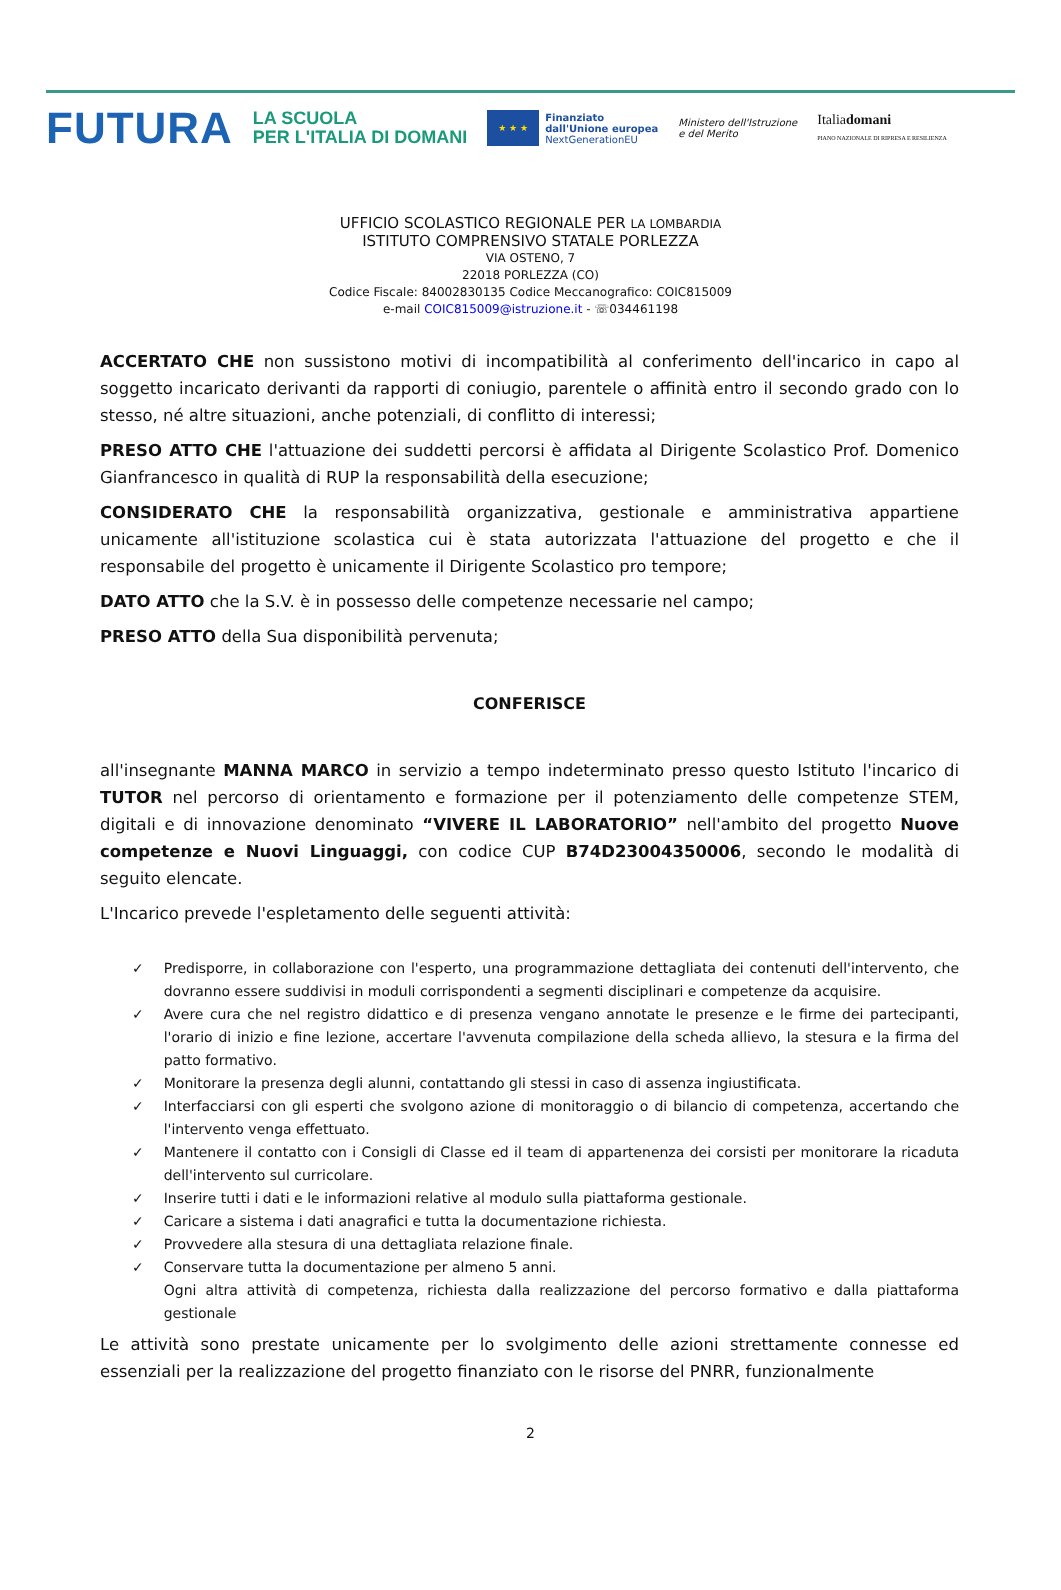FUTURA
LA SCUOLA
PER L'ITALIA DI DOMANI
★ ★ ★
Finanziato
dall'Unione europea
NextGenerationEU
Ministero dell'Istruzione
e del Merito
Italiadomani
PIANO NAZIONALE DI RIPRESA E RESILIENZA
UFFICIO SCOLASTICO REGIONALE PER LA LOMBARDIA
ISTITUTO COMPRENSIVO STATALE PORLEZZA
VIA OSTENO, 7
22018 PORLEZZA (CO)
Codice Fiscale: 84002830135 Codice Meccanografico: COIC815009
e-mail COIC815009@istruzione.it - ☏034461198
ACCERTATO CHE non sussistono motivi di incompatibilità al conferimento dell'incarico in capo al soggetto incaricato derivanti da rapporti di coniugio, parentele o affinità entro il secondo grado con lo stesso, né altre situazioni, anche potenziali, di conflitto di interessi;
PRESO ATTO CHE l'attuazione dei suddetti percorsi è affidata al Dirigente Scolastico Prof. Domenico Gianfrancesco in qualità di RUP la responsabilità della esecuzione;
CONSIDERATO CHE la responsabilità organizzativa, gestionale e amministrativa appartiene unicamente all'istituzione scolastica cui è stata autorizzata l'attuazione del progetto e che il responsabile del progetto è unicamente il Dirigente Scolastico pro tempore;
DATO ATTO che la S.V. è in possesso delle competenze necessarie nel campo;
PRESO ATTO della Sua disponibilità pervenuta;
CONFERISCE
all'insegnante MANNA MARCO in servizio a tempo indeterminato presso questo Istituto l'incarico di TUTOR nel percorso di orientamento e formazione per il potenziamento delle competenze STEM, digitali e di innovazione denominato “VIVERE IL LABORATORIO” nell'ambito del progetto Nuove competenze e Nuovi Linguaggi, con codice CUP B74D23004350006, secondo le modalità di seguito elencate.
L'Incarico prevede l'espletamento delle seguenti attività:
✓ Predisporre, in collaborazione con l'esperto, una programmazione dettagliata dei contenuti dell'intervento, che dovranno essere suddivisi in moduli corrispondenti a segmenti disciplinari e competenze da acquisire.
✓ Avere cura che nel registro didattico e di presenza vengano annotate le presenze e le firme dei partecipanti, l'orario di inizio e fine lezione, accertare l'avvenuta compilazione della scheda allievo, la stesura e la firma del patto formativo.
✓ Monitorare la presenza degli alunni, contattando gli stessi in caso di assenza ingiustificata.
✓ Interfacciarsi con gli esperti che svolgono azione di monitoraggio o di bilancio di competenza, accertando che l'intervento venga effettuato.
✓ Mantenere il contatto con i Consigli di Classe ed il team di appartenenza dei corsisti per monitorare la ricaduta dell'intervento sul curricolare.
✓ Inserire tutti i dati e le informazioni relative al modulo sulla piattaforma gestionale.
✓ Caricare a sistema i dati anagrafici e tutta la documentazione richiesta.
✓ Provvedere alla stesura di una dettagliata relazione finale.
✓ Conservare tutta la documentazione per almeno 5 anni.
Ogni altra attività di competenza, richiesta dalla realizzazione del percorso formativo e dalla piattaforma gestionale
Le attività sono prestate unicamente per lo svolgimento delle azioni strettamente connesse ed essenziali per la realizzazione del progetto finanziato con le risorse del PNRR, funzionalmente
2